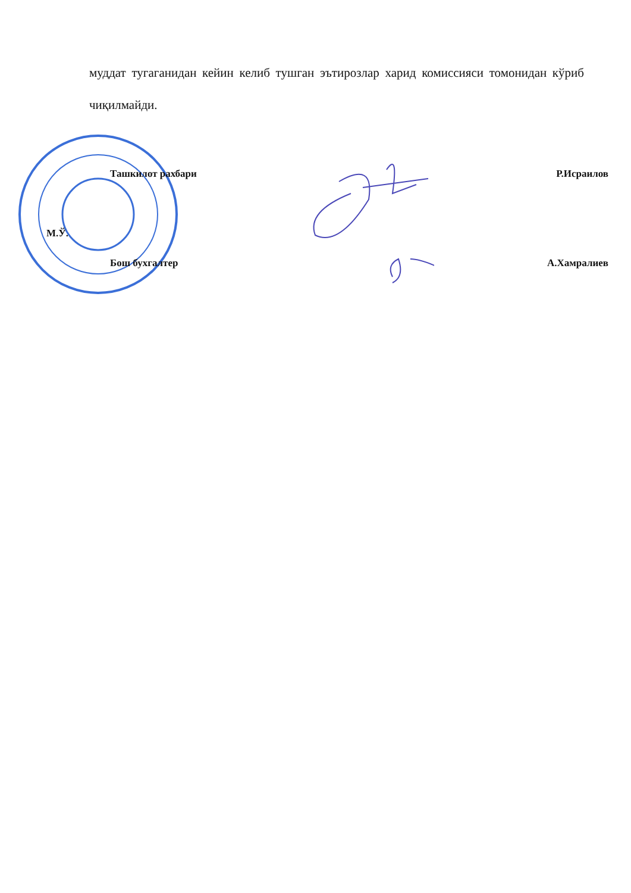муддат тугаганидан кейин келиб тушган эътирозлар харид комиссияси томонидан кўриб чиқилмайди.
Ташкилот рахбари Р.Исраилов
М.Ў.
Бош бухгалтер А.Хамралиев